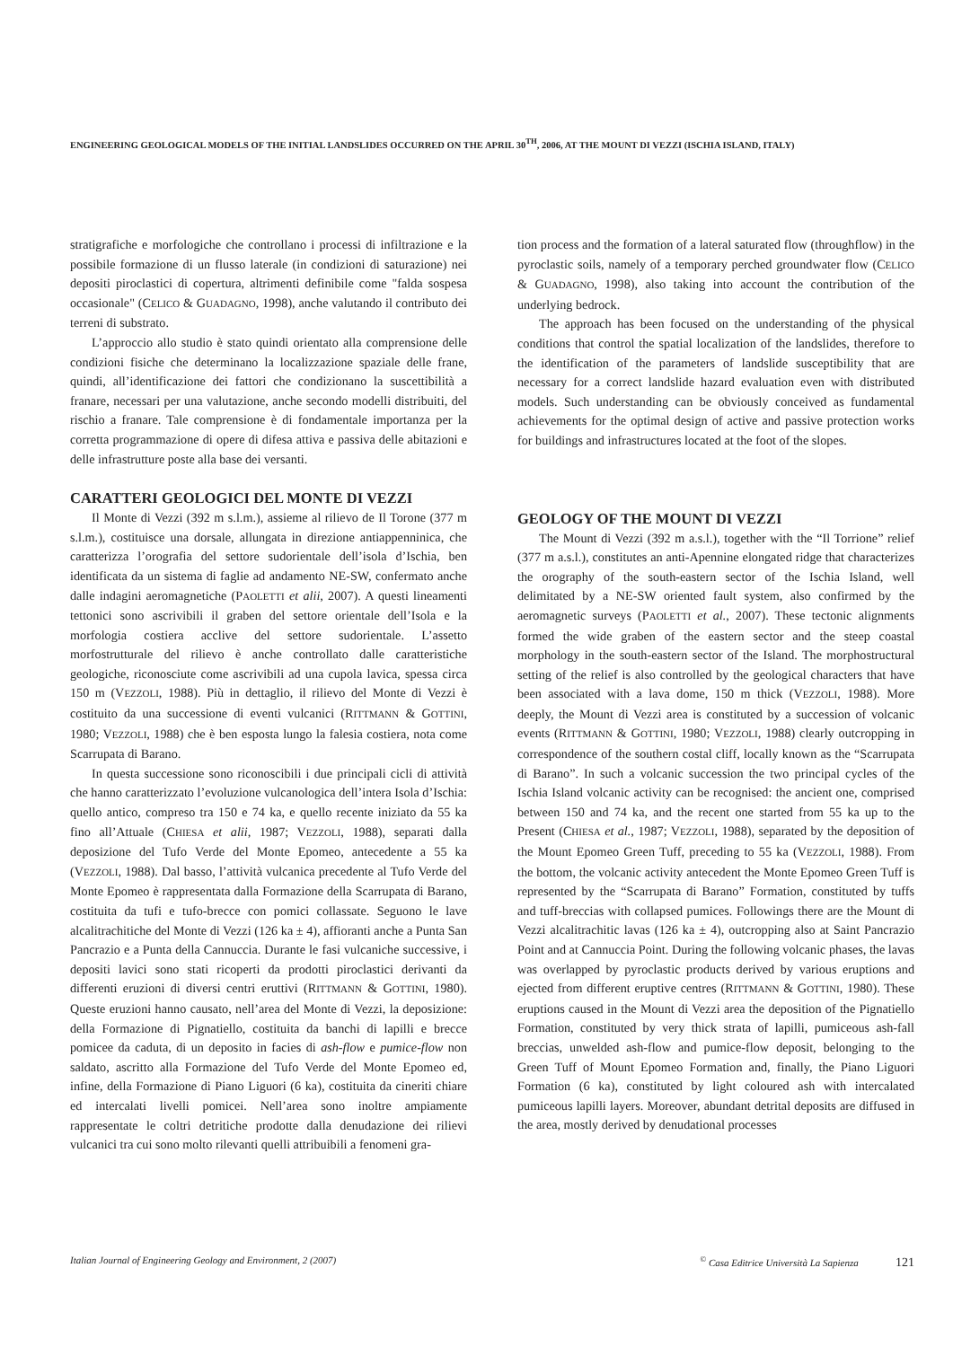ENGINEERING GEOLOGICAL MODELS OF THE INITIAL LANDSLIDES OCCURRED ON THE APRIL 30<sup>TH</sup>, 2006, AT THE MOUNT DI VEZZI (ISCHIA ISLAND, ITALY)
stratigrafiche e morfologiche che controllano i processi di infiltrazione e la possibile formazione di un flusso laterale (in condizioni di saturazione) nei depositi piroclastici di copertura, altrimenti definibile come "falda sospesa occasionale" (CELICO & GUADAGNO, 1998), anche valutando il contributo dei terreni di substrato.
L’approccio allo studio è stato quindi orientato alla comprensione delle condizioni fisiche che determinano la localizzazione spaziale delle frane, quindi, all’identificazione dei fattori che condizionano la suscettibilità a franare, necessari per una valutazione, anche secondo modelli distribuiti, del rischio a franare. Tale comprensione è di fondamentale importanza per la corretta programmazione di opere di difesa attiva e passiva delle abitazioni e delle infrastrutture poste alla base dei versanti.
CARATTERI GEOLOGICI DEL MONTE DI VEZZI
Il Monte di Vezzi (392 m s.l.m.), assieme al rilievo de Il Torone (377 m s.l.m.), costituisce una dorsale, allungata in direzione antiappenninica, che caratterizza l’orografia del settore sudorientale dell’isola d’Ischia, ben identificata da un sistema di faglie ad andamento NE-SW, confermato anche dalle indagini aeromagnetiche (PAOLETTI et alii, 2007). A questi lineamenti tettonici sono ascrivibili il graben del settore orientale dell’Isola e la morfologia costiera acclive del settore sudorientale. L’assetto morfostrutturale del rilievo è anche controllato dalle caratteristiche geologiche, riconosciute come ascrivibili ad una cupola lavica, spessa circa 150 m (VEZZOLI, 1988). Più in dettaglio, il rilievo del Monte di Vezzi è costituito da una successione di eventi vulcanici (RITTMANN & GOTTINI, 1980; VEZZOLI, 1988) che è ben esposta lungo la falesia costiera, nota come Scarrupata di Barano.
In questa successione sono riconoscibili i due principali cicli di attività che hanno caratterizzato l’evoluzione vulcanologica dell’intera Isola d’Ischia: quello antico, compreso tra 150 e 74 ka, e quello recente iniziato da 55 ka fino all’Attuale (CHIESA et alii, 1987; VEZZOLI, 1988), separati dalla deposizione del Tufo Verde del Monte Epomeo, antecedente a 55 ka (VEZZOLI, 1988). Dal basso, l’attività vulcanica precedente al Tufo Verde del Monte Epomeo è rappresentata dalla Formazione della Scarrupata di Barano, costituita da tufi e tufo-brecce con pomici collassate. Seguono le lave alcalitrachitiche del Monte di Vezzi (126 ka ± 4), affioranti anche a Punta San Pancrazio e a Punta della Cannuccia. Durante le fasi vulcaniche successive, i depositi lavici sono stati ricoperti da prodotti piroclastici derivanti da differenti eruzioni di diversi centri eruttivi (RITTMANN & GOTTINI, 1980). Queste eruzioni hanno causato, nell’area del Monte di Vezzi, la deposizione: della Formazione di Pignatiello, costituita da banchi di lapilli e brecce pomicee da caduta, di un deposito in facies di ash-flow e pumice-flow non saldato, ascritto alla Formazione del Tufo Verde del Monte Epomeo ed, infine, della Formazione di Piano Liguori (6 ka), costituita da cineriti chiare ed intercalati livelli pomicei. Nell’area sono inoltre ampiamente rappresentate le coltri detritiche prodotte dalla denudazione dei rilievi vulcanici tra cui sono molto rilevanti quelli attribuibili a fenomeni gra-
tion process and the formation of a lateral saturated flow (throughflow) in the pyroclastic soils, namely of a temporary perched groundwater flow (CELICO & GUADAGNO, 1998), also taking into account the contribution of the underlying bedrock.
The approach has been focused on the understanding of the physical conditions that control the spatial localization of the landslides, therefore to the identification of the parameters of landslide susceptibility that are necessary for a correct landslide hazard evaluation even with distributed models. Such understanding can be obviously conceived as fundamental achievements for the optimal design of active and passive protection works for buildings and infrastructures located at the foot of the slopes.
GEOLOGY OF THE MOUNT DI VEZZI
The Mount di Vezzi (392 m a.s.l.), together with the “Il Torrione” relief (377 m a.s.l.), constitutes an anti-Apennine elongated ridge that characterizes the orography of the south-eastern sector of the Ischia Island, well delimitated by a NE-SW oriented fault system, also confirmed by the aeromagnetic surveys (PAOLETTI et al., 2007). These tectonic alignments formed the wide graben of the eastern sector and the steep coastal morphology in the south-eastern sector of the Island. The morphostructural setting of the relief is also controlled by the geological characters that have been associated with a lava dome, 150 m thick (VEZZOLI, 1988). More deeply, the Mount di Vezzi area is constituted by a succession of volcanic events (RITTMANN & GOTTINI, 1980; VEZZOLI, 1988) clearly outcropping in correspondence of the southern costal cliff, locally known as the “Scarrupata di Barano”. In such a volcanic succession the two principal cycles of the Ischia Island volcanic activity can be recognised: the ancient one, comprised between 150 and 74 ka, and the recent one started from 55 ka up to the Present (CHIESA et al., 1987; VEZZOLI, 1988), separated by the deposition of the Mount Epomeo Green Tuff, preceding to 55 ka (VEZZOLI, 1988). From the bottom, the volcanic activity antecedent the Monte Epomeo Green Tuff is represented by the “Scarrupata di Barano” Formation, constituted by tuffs and tuff-breccias with collapsed pumices. Followings there are the Mount di Vezzi alcalitrachitic lavas (126 ka ± 4), outcropping also at Saint Pancrazio Point and at Cannuccia Point. During the following volcanic phases, the lavas was overlapped by pyroclastic products derived by various eruptions and ejected from different eruptive centres (RITTMANN & GOTTINI, 1980). These eruptions caused in the Mount di Vezzi area the deposition of the Pignatiello Formation, constituted by very thick strata of lapilli, pumiceous ash-fall breccias, unwelded ash-flow and pumice-flow deposit, belonging to the Green Tuff of Mount Epomeo Formation and, finally, the Piano Liguori Formation (6 ka), constituted by light coloured ash with intercalated pumiceous lapilli layers. Moreover, abundant detrital deposits are diffused in the area, mostly derived by denudational processes
Italian Journal of Engineering Geology and Environment, 2 (2007)<sup>©</sup> Casa Editrice Università La Sapienza 121